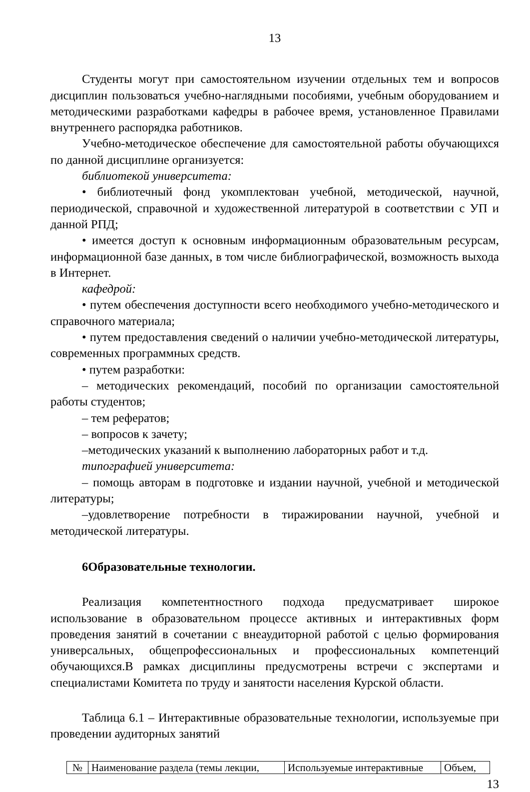13
Студенты могут при самостоятельном изучении отдельных тем и вопросов дисциплин пользоваться учебно-наглядными пособиями, учебным оборудованием и методическими разработками кафедры в рабочее время, установленное Правилами внутреннего распорядка работников.
Учебно-методическое обеспечение для самостоятельной работы обучающихся по данной дисциплине организуется:
библиотекой университета:
• библиотечный фонд укомплектован учебной, методической, научной, периодической, справочной и художественной литературой в соответствии с УП и данной РПД;
• имеется доступ к основным информационным образовательным ресурсам, информационной базе данных, в том числе библиографической, возможность выхода в Интернет.
кафедрой:
• путем обеспечения доступности всего необходимого учебно-методического и справочного материала;
• путем предоставления сведений о наличии учебно-методической литературы, современных программных средств.
• путем разработки:
– методических рекомендаций, пособий по организации самостоятельной работы студентов;
– тем рефератов;
– вопросов к зачету;
–методических указаний к выполнению лабораторных работ и т.д.
типографией университета:
– помощь авторам в подготовке и издании научной, учебной и методической литературы;
–удовлетворение потребности в тиражировании научной, учебной и методической литературы.
6Образовательные технологии.
Реализация компетентностного подхода предусматривает широкое использование в образовательном процессе активных и интерактивных форм проведения занятий в сочетании с внеаудиторной работой с целью формирования универсальных, общепрофессиональных и профессиональных компетенций обучающихся.В рамках дисциплины предусмотрены встречи с экспертами и специалистами Комитета по труду и занятости населения Курской области.
Таблица 6.1 – Интерактивные образовательные технологии, используемые при проведении аудиторных занятий
| № | Наименование раздела (темы лекции, | Используемые интерактивные | Объем, |
13